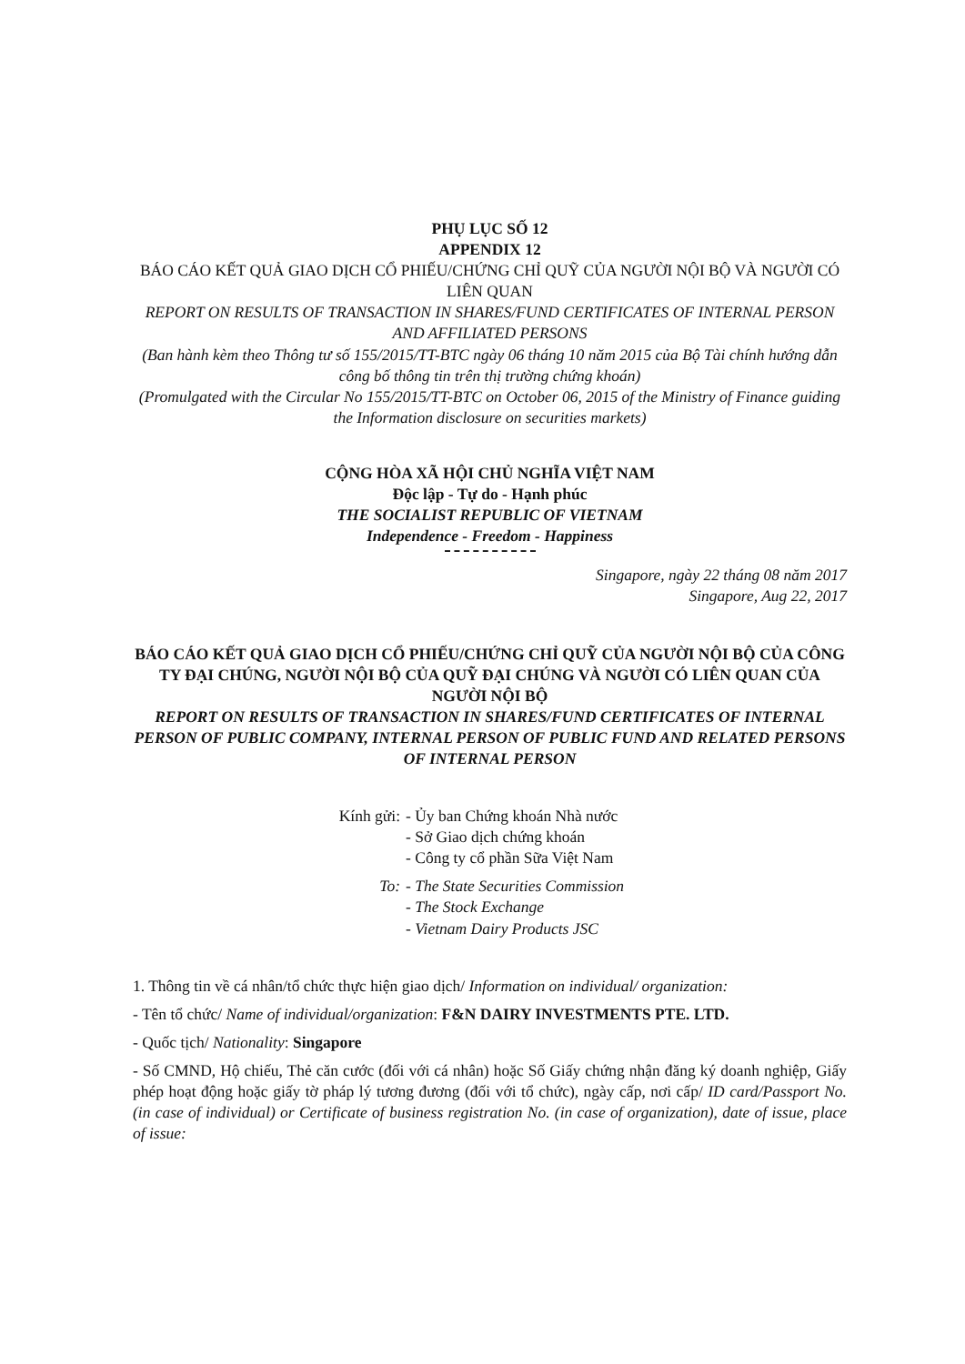PHỤ LỤC SỐ 12
APPENDIX 12
BÁO CÁO KẾT QUẢ GIAO DỊCH CỔ PHIẾU/CHỨNG CHỈ QUỸ CỦA NGƯỜI NỘI BỘ VÀ NGƯỜI CÓ LIÊN QUAN
REPORT ON RESULTS OF TRANSACTION IN SHARES/FUND CERTIFICATES OF INTERNAL PERSON AND AFFILIATED PERSONS
(Ban hành kèm theo Thông tư số 155/2015/TT-BTC ngày 06 tháng 10 năm 2015 của Bộ Tài chính hướng dẫn công bố thông tin trên thị trường chứng khoán)
(Promulgated with the Circular No 155/2015/TT-BTC on October 06, 2015 of the Ministry of Finance guiding the Information disclosure on securities markets)
CỘNG HÒA XÃ HỘI CHỦ NGHĨA VIỆT NAM
Độc lập - Tự do - Hạnh phúc
THE SOCIALIST REPUBLIC OF VIETNAM
Independence - Freedom - Happiness
Singapore, ngày 22 tháng 08 năm 2017
Singapore, Aug 22, 2017
BÁO CÁO KẾT QUẢ GIAO DỊCH CỔ PHIẾU/CHỨNG CHỈ QUỸ CỦA NGƯỜI NỘI BỘ CỦA CÔNG TY ĐẠI CHÚNG, NGƯỜI NỘI BỘ CỦA QUỸ ĐẠI CHÚNG VÀ NGƯỜI CÓ LIÊN QUAN CỦA NGƯỜI NỘI BỘ
REPORT ON RESULTS OF TRANSACTION IN SHARES/FUND CERTIFICATES OF INTERNAL PERSON OF PUBLIC COMPANY, INTERNAL PERSON OF PUBLIC FUND AND RELATED PERSONS OF INTERNAL PERSON
Kính gửi:
- Ủy ban Chứng khoán Nhà nước
- Sở Giao dịch chứng khoán
- Công ty cổ phần Sữa Việt Nam
To:
- The State Securities Commission
- The Stock Exchange
- Vietnam Dairy Products JSC
1. Thông tin về cá nhân/tổ chức thực hiện giao dịch/ Information on individual/ organization:
- Tên tổ chức/ Name of individual/organization: F&N DAIRY INVESTMENTS PTE. LTD.
- Quốc tịch/ Nationality: Singapore
- Số CMND, Hộ chiếu, Thẻ căn cước (đối với cá nhân) hoặc Số Giấy chứng nhận đăng ký doanh nghiệp, Giấy phép hoạt động hoặc giấy tờ pháp lý tương đương (đối với tổ chức), ngày cấp, nơi cấp/ ID card/Passport No. (in case of individual) or Certificate of business registration No. (in case of organization), date of issue, place of issue: